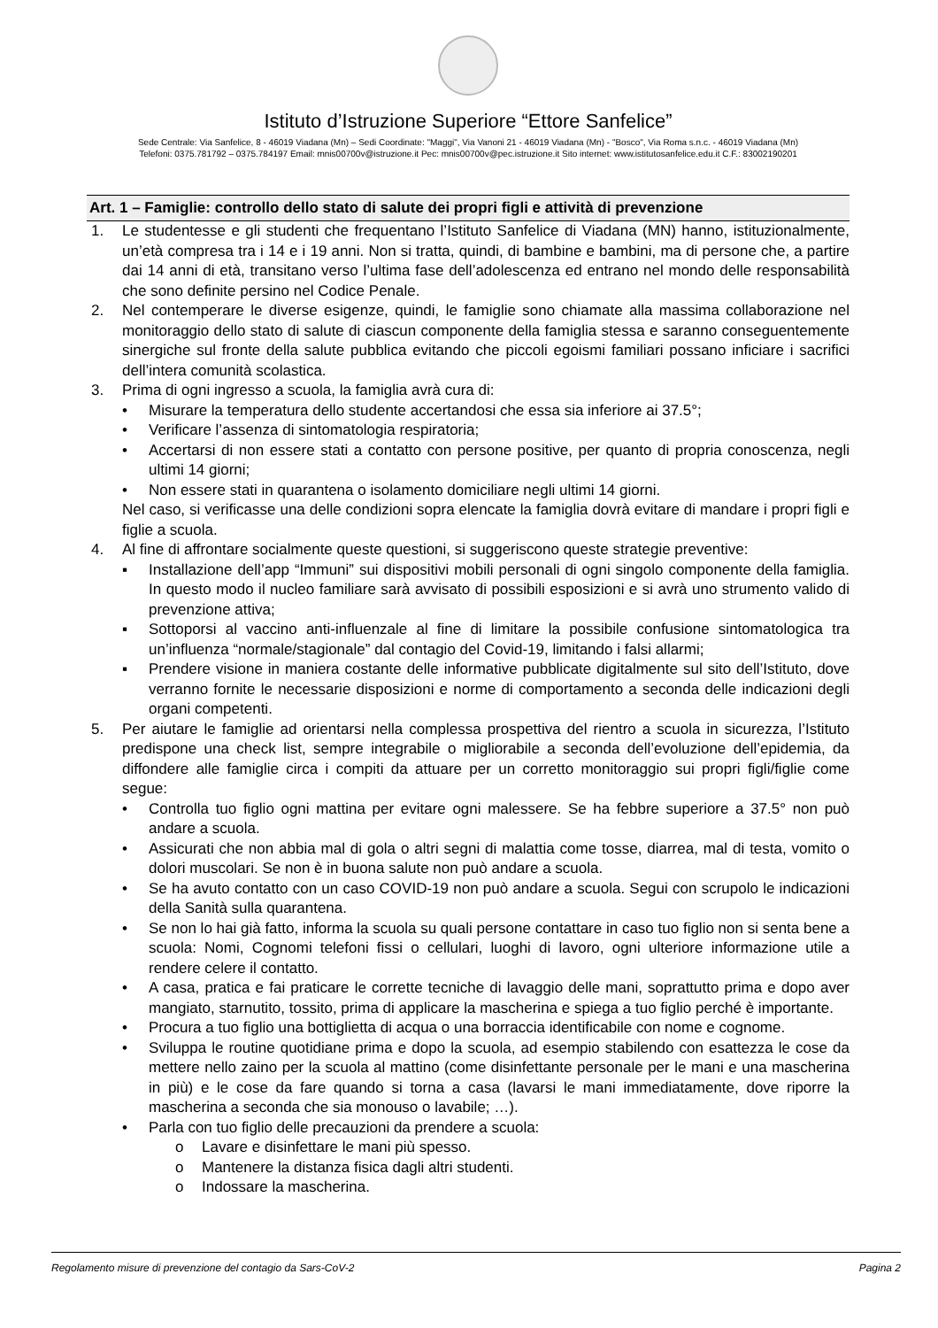Istituto d’Istruzione Superiore “Ettore Sanfelice”
Sede Centrale: Via Sanfelice, 8 - 46019 Viadana (Mn) – Sedi Coordinate: "Maggi", Via Vanoni 21 - 46019 Viadana (Mn) - "Bosco", Via Roma s.n.c. - 46019 Viadana (Mn)
Telefoni: 0375.781792 – 0375.784197 Email: mnis00700v@istruzione.it Pec: mnis00700v@pec.istruzione.it Sito internet: www.istitutosanfelice.edu.it C.F.: 83002190201
Art. 1 – Famiglie: controllo dello stato di salute dei propri figli e attività di prevenzione
1. Le studentesse e gli studenti che frequentano l’Istituto Sanfelice di Viadana (MN) hanno, istituzionalmente, un’età compresa tra i 14 e i 19 anni. Non si tratta, quindi, di bambine e bambini, ma di persone che, a partire dai 14 anni di età, transitano verso l’ultima fase dell’adolescenza ed entrano nel mondo delle responsabilità che sono definite persino nel Codice Penale.
2. Nel contemperare le diverse esigenze, quindi, le famiglie sono chiamate alla massima collaborazione nel monitoraggio dello stato di salute di ciascun componente della famiglia stessa e saranno conseguentemente sinergiche sul fronte della salute pubblica evitando che piccoli egoismi familiari possano inficiare i sacrifici dell’intera comunità scolastica.
3. Prima di ogni ingresso a scuola, la famiglia avrà cura di:
• Misurare la temperatura dello studente accertandosi che essa sia inferiore ai 37.5°;
• Verificare l’assenza di sintomatologia respiratoria;
• Accertarsi di non essere stati a contatto con persone positive, per quanto di propria conoscenza, negli ultimi 14 giorni;
• Non essere stati in quarantena o isolamento domiciliare negli ultimi 14 giorni.
Nel caso, si verificasse una delle condizioni sopra elencate la famiglia dovrà evitare di mandare i propri figli e figlie a scuola.
4. Al fine di affrontare socialmente queste questioni, si suggeriscono queste strategie preventive:
▪ Installazione dell’app “Immuni” sui dispositivi mobili personali di ogni singolo componente della famiglia. In questo modo il nucleo familiare sarà avvisato di possibili esposizioni e si avrà uno strumento valido di prevenzione attiva;
▪ Sottoporsi al vaccino anti-influenzale al fine di limitare la possibile confusione sintomatologica tra un’influenza “normale/stagionale” dal contagio del Covid-19, limitando i falsi allarmi;
▪ Prendere visione in maniera costante delle informative pubblicate digitalmente sul sito dell’Istituto, dove verranno fornite le necessarie disposizioni e norme di comportamento a seconda delle indicazioni degli organi competenti.
5. Per aiutare le famiglie ad orientarsi nella complessa prospettiva del rientro a scuola in sicurezza, l’Istituto predispone una check list, sempre integrabile o migliorabile a seconda dell’evoluzione dell’epidemia, da diffondere alle famiglie circa i compiti da attuare per un corretto monitoraggio sui propri figli/figlie come segue:
• Controlla tuo figlio ogni mattina per evitare ogni malessere. Se ha febbre superiore a 37.5° non può andare a scuola.
• Assicurati che non abbia mal di gola o altri segni di malattia come tosse, diarrea, mal di testa, vomito o dolori muscolari. Se non è in buona salute non può andare a scuola.
• Se ha avuto contatto con un caso COVID-19 non può andare a scuola. Segui con scrupolo le indicazioni della Sanità sulla quarantena.
• Se non lo hai già fatto, informa la scuola su quali persone contattare in caso tuo figlio non si senta bene a scuola: Nomi, Cognomi telefoni fissi o cellulari, luoghi di lavoro, ogni ulteriore informazione utile a rendere celere il contatto.
• A casa, pratica e fai praticare le corrette tecniche di lavaggio delle mani, soprattutto prima e dopo aver mangiato, starnutito, tossito, prima di applicare la mascherina e spiega a tuo figlio perché è importante.
• Procura a tuo figlio una bottiglietta di acqua o una borraccia identificabile con nome e cognome.
• Sviluppa le routine quotidiane prima e dopo la scuola, ad esempio stabilendo con esattezza le cose da mettere nello zaino per la scuola al mattino (come disinfettante personale per le mani e una mascherina in più) e le cose da fare quando si torna a casa (lavarsi le mani immediatamente, dove riporre la mascherina a seconda che sia monouso o lavabile; …).
• Parla con tuo figlio delle precauzioni da prendere a scuola:
o Lavare e disinfettare le mani più spesso.
o Mantenere la distanza fisica dagli altri studenti.
o Indossare la mascherina.
Regolamento misure di prevenzione del contagio da Sars-CoV-2 Pagina 2